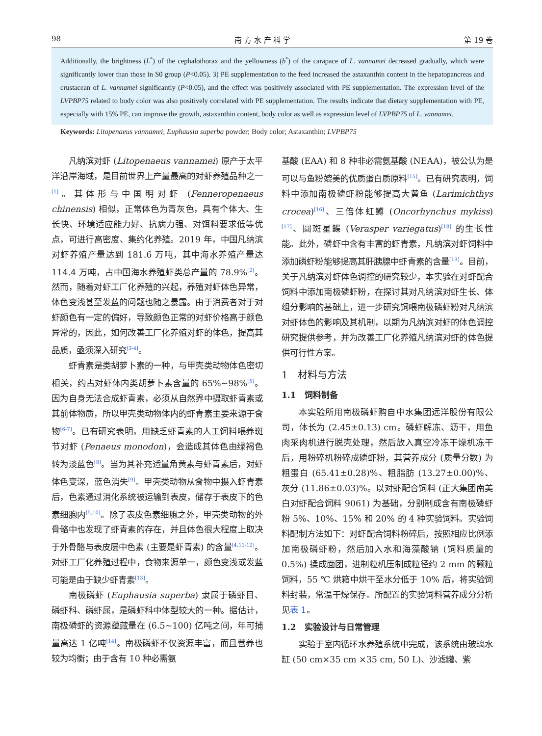98 南 方 水 产 科 学 第 19 卷
Additionally, the brightness (L<sup>*</sup>) of the cephalothorax and the yellowness (b<sup>*</sup>) of the carapace of L. vannamei decreased gradually, which were significantly lower than those in S0 group (P<0.05). 3) PE supplementation to the feed increased the astaxanthin content in the hepatopancreas and crustacean of L. vannamei significantly (P<0.05), and the effect was positively associated with PE supplementation. The expression level of the LVPBP75 related to body color was also positively correlated with PE supplementation. The results indicate that dietary supplementation with PE, especially with 15% PE, can improve the growth, astaxanthin content, body color as well as expression level of LVPBP75 of L. vannamei.
Keywords: Litopenaeus vannamei; Euphausia superba powder; Body color; Astaxanthin; LVPBP75
凡纳滨对虾 (Litopenaeus vannamei) 原产于太平洋沿岸海域，是目前世界上产量最高的对虾养殖品种之一<sup>[1]</sup>。其体形与中国明对虾 (Fenneropenaeus chinensis) 相似，正常体色为青灰色，具有个体大、生长快、环境适应能力好、抗病力强、对饵料要求低等优点，可进行高密度、集约化养殖。2019 年，中国凡纳滨对虾养殖产量达到 181.6 万吨，其中海水养殖产量达 114.4 万吨，占中国海水养殖虾类总产量的 78.9%<sup>[2]</sup>。然而，随着对虾工厂化养殖的兴起，养殖对虾体色异常，体色变浅甚至发蓝的问题也随之暴露。由于消费者对于对虾颜色有一定的偏好，导致颜色正常的对虾价格高于颜色异常的，因此，如何改善工厂化养殖对虾的体色，提高其品质，亟须深入研究<sup>[3-4]</sup>。
虾青素是类胡萝卜素的一种，与甲壳类动物体色密切相关，约占对虾体内类胡萝卜素含量的 65%~98%<sup>[5]</sup>。因为自身无法合成虾青素，必须从自然界中摄取虾青素或其前体物质，所以甲壳类动物体内的虾青素主要来源于食物<sup>[6-7]</sup>。已有研究表明，用缺乏虾青素的人工饲料喂养斑节对虾 (Penaeus monodon)，会造成其体色由绿褐色转为淡蓝色<sup>[8]</sup>。当为其补充适量角黄素与虾青素后，对虾体色变深，蓝色消失<sup>[9]</sup>。甲壳类动物从食物中摄入虾青素后，色素通过消化系统被运输到表皮，储存于表皮下的色素细胞内<sup>[5,10]</sup>。除了表皮色素细胞之外，甲壳类动物的外骨骼中也发现了虾青素的存在，并且体色很大程度上取决于外骨骼与表皮层中色素 (主要是虾青素) 的含量<sup>[4,11-12]</sup>。对虾工厂化养殖过程中，食物来源单一，颜色变浅或发蓝可能是由于缺少虾青素<sup>[13]</sup>。
南极磷虾 (Euphausia superba) 隶属于磷虾目、磷虾科、磷虾属，是磷虾科中体型较大的一种。据估计，南极磷虾的资源蕴藏量在 (6.5~100) 亿吨之间，年可捕量高达 1 亿吨<sup>[14]</sup>。南极磷虾不仅资源丰富，而且营养也较为均衡；由于含有 10 种必需氨
基酸 (EAA) 和 8 种非必需氨基酸 (NEAA)，被公认为是可以与鱼粉媲美的优质蛋白质原料<sup>[15]</sup>。已有研究表明，饲料中添加南极磷虾粉能够提高大黄鱼 (Larimichthys crocea)<sup>[16]</sup>、三倍体虹鳟 (Oncorhynchus mykiss)<sup>[17]</sup>、圆斑星鲽 (Verasper variegatus)<sup>[18]</sup> 的生长性能。此外，磷虾中含有丰富的虾青素，凡纳滨对虾饲料中添加磷虾粉能够提高其肝胰腺中虾青素的含量<sup>[19]</sup>。目前，关于凡纳滨对虾体色调控的研究较少，本实验在对虾配合饲料中添加南极磷虾粉，在探讨其对凡纳滨对虾生长、体组分影响的基础上，进一步研究饲喂南极磷虾粉对凡纳滨对虾体色的影响及其机制，以期为凡纳滨对虾的体色调控研究提供参考，并为改善工厂化养殖凡纳滨对虾的体色提供可行性方案。
1　材料与方法
1.1　饲料制备
本实验所用南极磷虾购自中水集团远洋股份有限公司，体长为 (2.45±0.13) cm。磷虾解冻、沥干，用鱼肉采肉机进行脱壳处理，然后放入真空冷冻干燥机冻干后，用粉碎机粉碎成磷虾粉，其营养成分 (质量分数) 为粗蛋白 (65.41±0.28)%、粗脂肪 (13.27±0.00)%、灰分 (11.86±0.03)%。以对虾配合饲料 (正大集团南美白对虾配合饲料 9061) 为基础，分别制成含有南极磷虾粉 5%、10%、15% 和 20% 的 4 种实验饲料。实验饲料配制方法如下：对虾配合饲料粉碎后，按照相应比例添加南极磷虾粉，然后加入水和海藻酸钠 (饲料质量的 0.5%) 揉成面团，进制粒机压制成粒径约 2 mm 的颗粒饲料，55 ℃ 烘箱中烘干至水分低于 10% 后，将实验饲料封装，常温干燥保存。所配置的实验饲料营养成分分析见表 1。
1.2　实验设计与日常管理
实验于室内循环水养殖系统中完成，该系统由玻璃水缸 (50 cm×35 cm ×35 cm, 50 L)、沙滤罐、紫